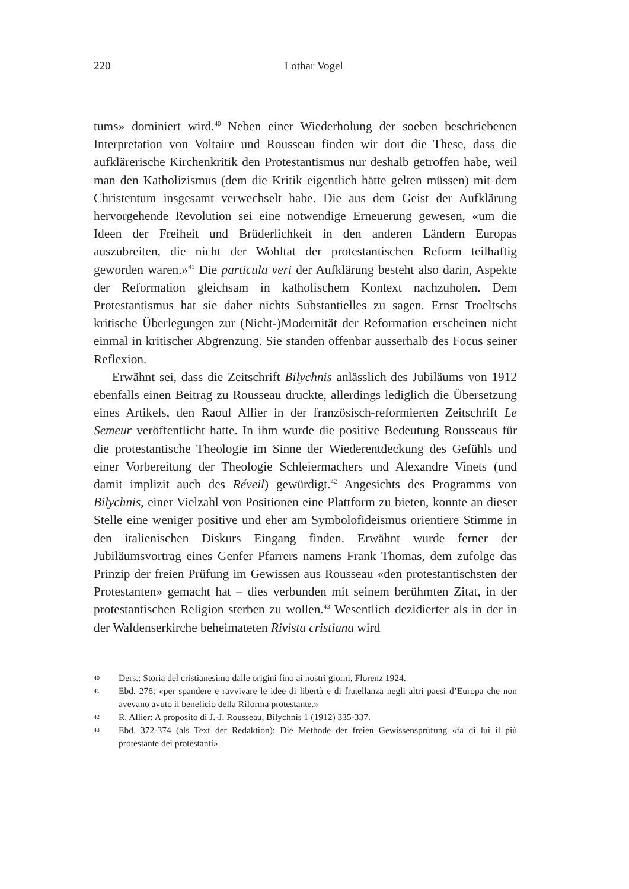220
Lothar Vogel
tums» dominiert wird.<sup>40</sup> Neben einer Wiederholung der soeben beschriebenen Interpretation von Voltaire und Rousseau finden wir dort die These, dass die aufklärerische Kirchenkritik den Protestantismus nur deshalb getroffen habe, weil man den Katholizismus (dem die Kritik eigentlich hätte gelten müssen) mit dem Christentum insgesamt verwechselt habe. Die aus dem Geist der Aufklärung hervorgehende Revolution sei eine notwendige Erneuerung gewesen, «um die Ideen der Freiheit und Brüderlichkeit in den anderen Ländern Europas auszubreiten, die nicht der Wohltat der protestantischen Reform teilhaftig geworden waren.»<sup>41</sup> Die particula veri der Aufklärung besteht also darin, Aspekte der Reformation gleichsam in katholischem Kontext nachzuholen. Dem Protestantismus hat sie daher nichts Substantielles zu sagen. Ernst Troeltschs kritische Überlegungen zur (Nicht-)Modernität der Reformation erscheinen nicht einmal in kritischer Abgrenzung. Sie standen offenbar ausserhalb des Focus seiner Reflexion.
Erwähnt sei, dass die Zeitschrift Bilychnis anlässlich des Jubiläums von 1912 ebenfalls einen Beitrag zu Rousseau druckte, allerdings lediglich die Übersetzung eines Artikels, den Raoul Allier in der französisch-reformierten Zeitschrift Le Semeur veröffentlicht hatte. In ihm wurde die positive Bedeutung Rousseaus für die protestantische Theologie im Sinne der Wiederentdeckung des Gefühls und einer Vorbereitung der Theologie Schleiermachers und Alexandre Vinets (und damit implizit auch des Réveil) gewürdigt.<sup>42</sup> Angesichts des Programms von Bilychnis, einer Vielzahl von Positionen eine Plattform zu bieten, konnte an dieser Stelle eine weniger positive und eher am Symbolofideismus orientiere Stimme in den italienischen Diskurs Eingang finden. Erwähnt wurde ferner der Jubiläumsvortrag eines Genfer Pfarrers namens Frank Thomas, dem zufolge das Prinzip der freien Prüfung im Gewissen aus Rousseau «den protestantischsten der Protestanten» gemacht hat – dies verbunden mit seinem berühmten Zitat, in der protestantischen Religion sterben zu wollen.<sup>43</sup> Wesentlich dezidierter als in der in der Waldenserkirche beheimateten Rivista cristiana wird
40 Ders.: Storia del cristianesimo dalle origini fino ai nostri giorni, Florenz 1924.
41 Ebd. 276: «per spandere e ravvivare le idee di libertà e di fratellanza negli altri paesi d’Europa che non avevano avuto il beneficio della Riforma protestante.»
42 R. Allier: A proposito di J.-J. Rousseau, Bilychnis 1 (1912) 335-337.
43 Ebd. 372-374 (als Text der Redaktion): Die Methode der freien Gewissensprüfung «fa di lui il più protestante dei protestanti».